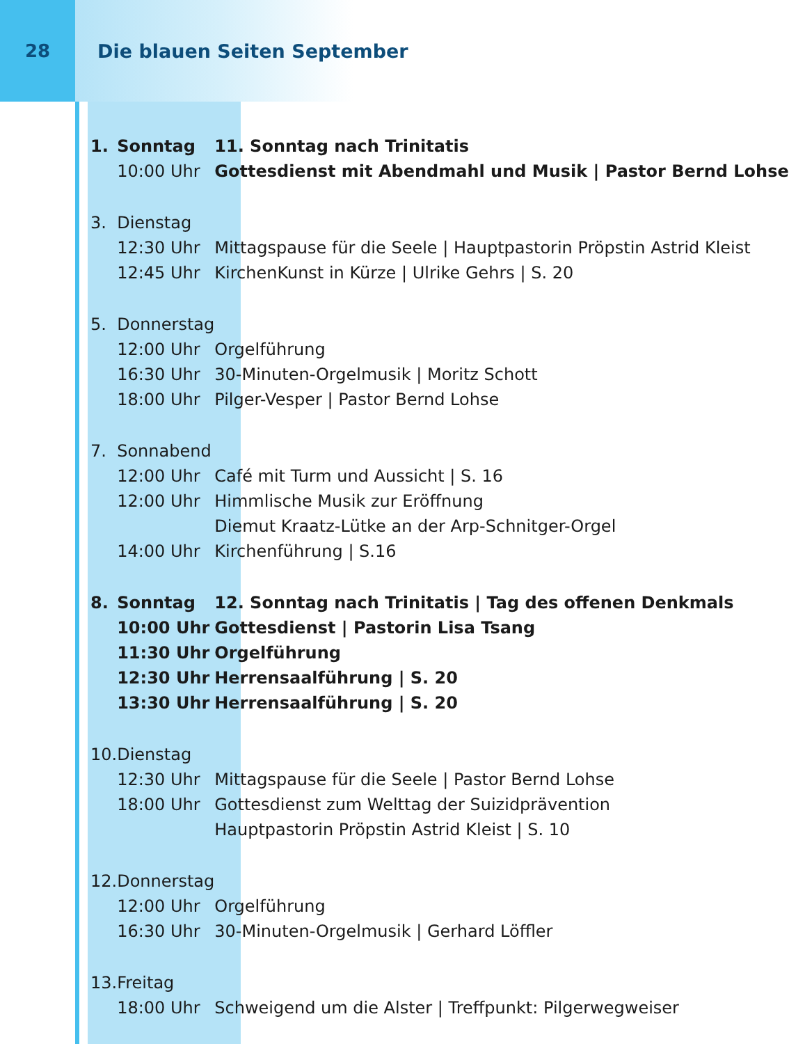28 Die blauen Seiten September
| 1. | Sonntag | 11. Sonntag nach Trinitatis |
| | 10:00 Uhr | Gottesdienst mit Abendmahl und Musik / Pastor Bernd Lohse |
| 3. | Dienstag | |
| | 12:30 Uhr | Mittagspause für die Seele / Hauptpastorin Pröpstin Astrid Kleist |
| | 12:45 Uhr | KirchenKunst in Kürze / Ulrike Gehrs / S. 20 |
| 5. | Donnerstag | |
| | 12:00 Uhr | Orgelführung |
| | 16:30 Uhr | 30-Minuten-Orgelmusik / Moritz Schott |
| | 18:00 Uhr | Pilger-Vesper / Pastor Bernd Lohse |
| 7. | Sonnabend | |
| | 12:00 Uhr | Café mit Turm und Aussicht / S. 16 |
| | 12:00 Uhr | Himmlische Musik zur Eröffnung |
| | | Diemut Kraatz-Lütke an der Arp-Schnitger-Orgel |
| | 14:00 Uhr | Kirchenführung / S.16 |
| 8. | Sonntag | 12. Sonntag nach Trinitatis / Tag des offenen Denkmals |
| | 10:00 Uhr | Gottesdienst / Pastorin Lisa Tsang |
| | 11:30 Uhr | Orgelführung |
| | 12:30 Uhr | Herrensaalführung / S. 20 |
| | 13:30 Uhr | Herrensaalführung / S. 20 |
| 10. | Dienstag | |
| | 12:30 Uhr | Mittagspause für die Seele / Pastor Bernd Lohse |
| | 18:00 Uhr | Gottesdienst zum Welttag der Suizidprävention |
| | | Hauptpastorin Pröpstin Astrid Kleist / S. 10 |
| 12. | Donnerstag | |
| | 12:00 Uhr | Orgelführung |
| | 16:30 Uhr | 30-Minuten-Orgelmusik / Gerhard Löffler |
| 13. | Freitag | |
| | 18:00 Uhr | Schweigend um die Alster / Treffpunkt: Pilgerwegweiser |